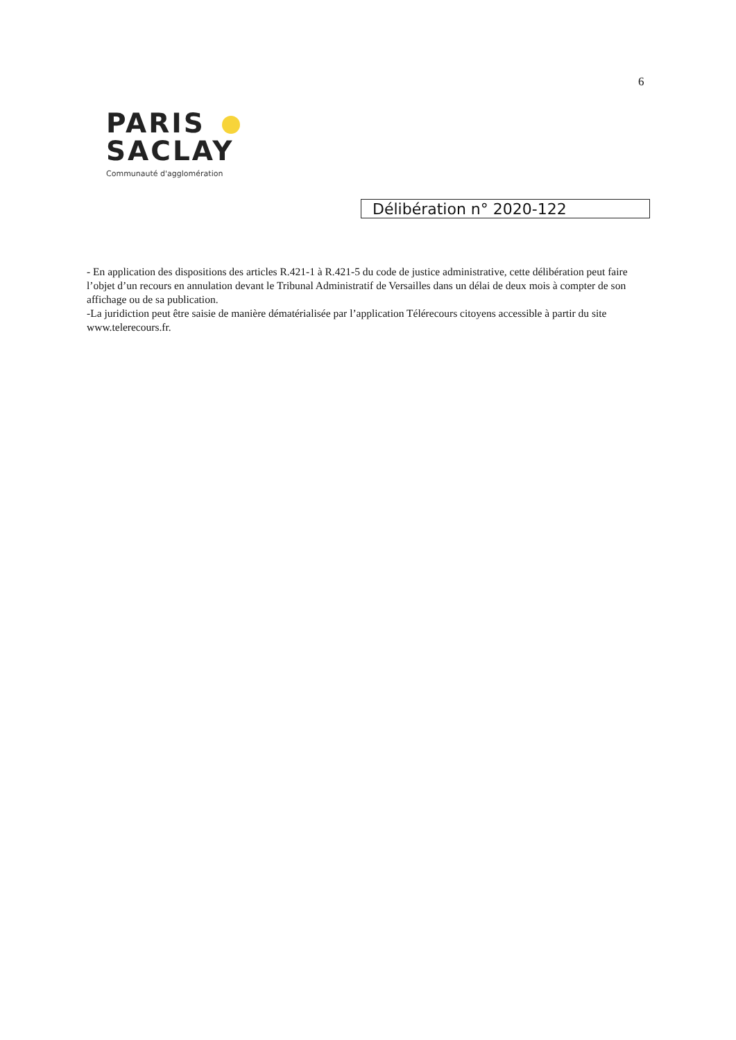6
PARIS
SACLAY
Communauté d'agglomération
Délibération n° 2020-122
- En application des dispositions des articles R.421-1 à R.421-5 du code de justice administrative, cette délibération peut faire l’objet d’un recours en annulation devant le Tribunal Administratif de Versailles dans un délai de deux mois à compter de son affichage ou de sa publication.
-La juridiction peut être saisie de manière dématérialisée par l’application Télérecours citoyens accessible à partir du site www.telerecours.fr.